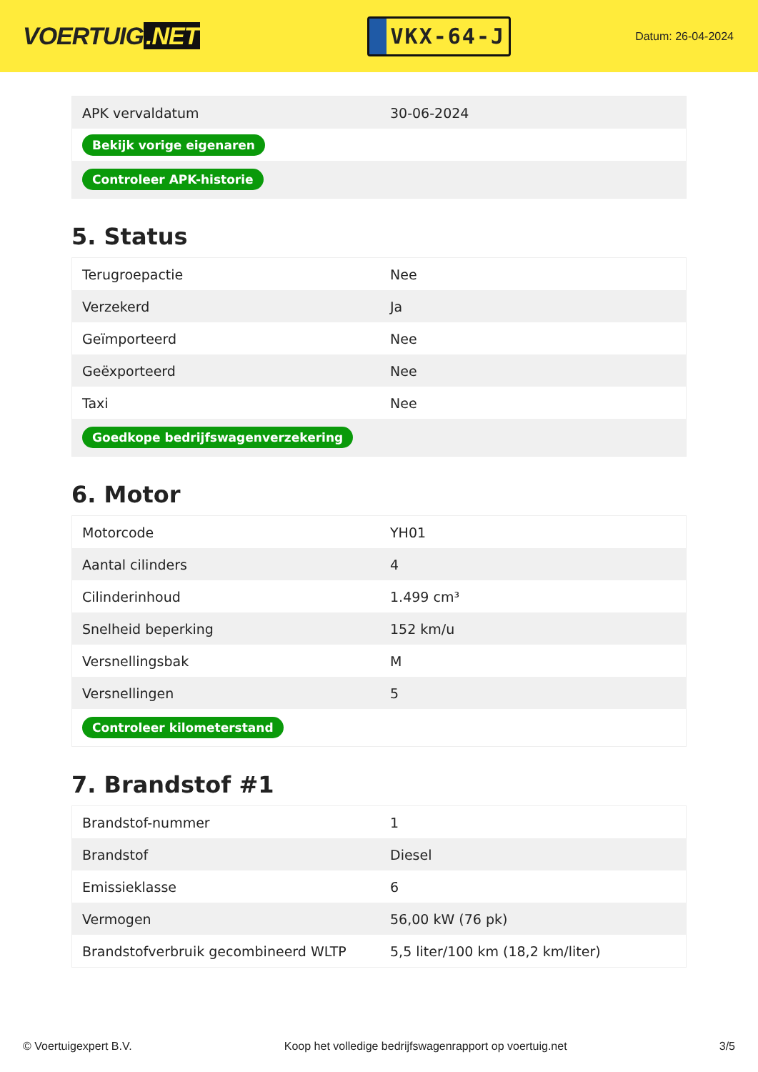VOERTUIG.NET
VKX-64-J
Datum: 26-04-2024
| APK vervaldatum | 30-06-2024 |
| Bekijk vorige eigenaren | |
| Controleer APK-historie | |
5. Status
| Terugroepactie | Nee |
| Verzekerd | Ja |
| Geïmporteerd | Nee |
| Geëxporteerd | Nee |
| Taxi | Nee |
| Goedkope bedrijfswagenverzekering | |
6. Motor
| Motorcode | YH01 |
| Aantal cilinders | 4 |
| Cilinderinhoud | 1.499 cm³ |
| Snelheid beperking | 152 km/u |
| Versnellingsbak | M |
| Versnellingen | 5 |
| Controleer kilometerstand | |
7. Brandstof #1
| Brandstof-nummer | 1 |
| Brandstof | Diesel |
| Emissieklasse | 6 |
| Vermogen | 56,00 kW (76 pk) |
| Brandstofverbruik gecombineerd WLTP | 5,5 liter/100 km (18,2 km/liter) |
© Voertuigexpert B.V. Koop het volledige bedrijfswagenrapport op voertuig.net 3/5